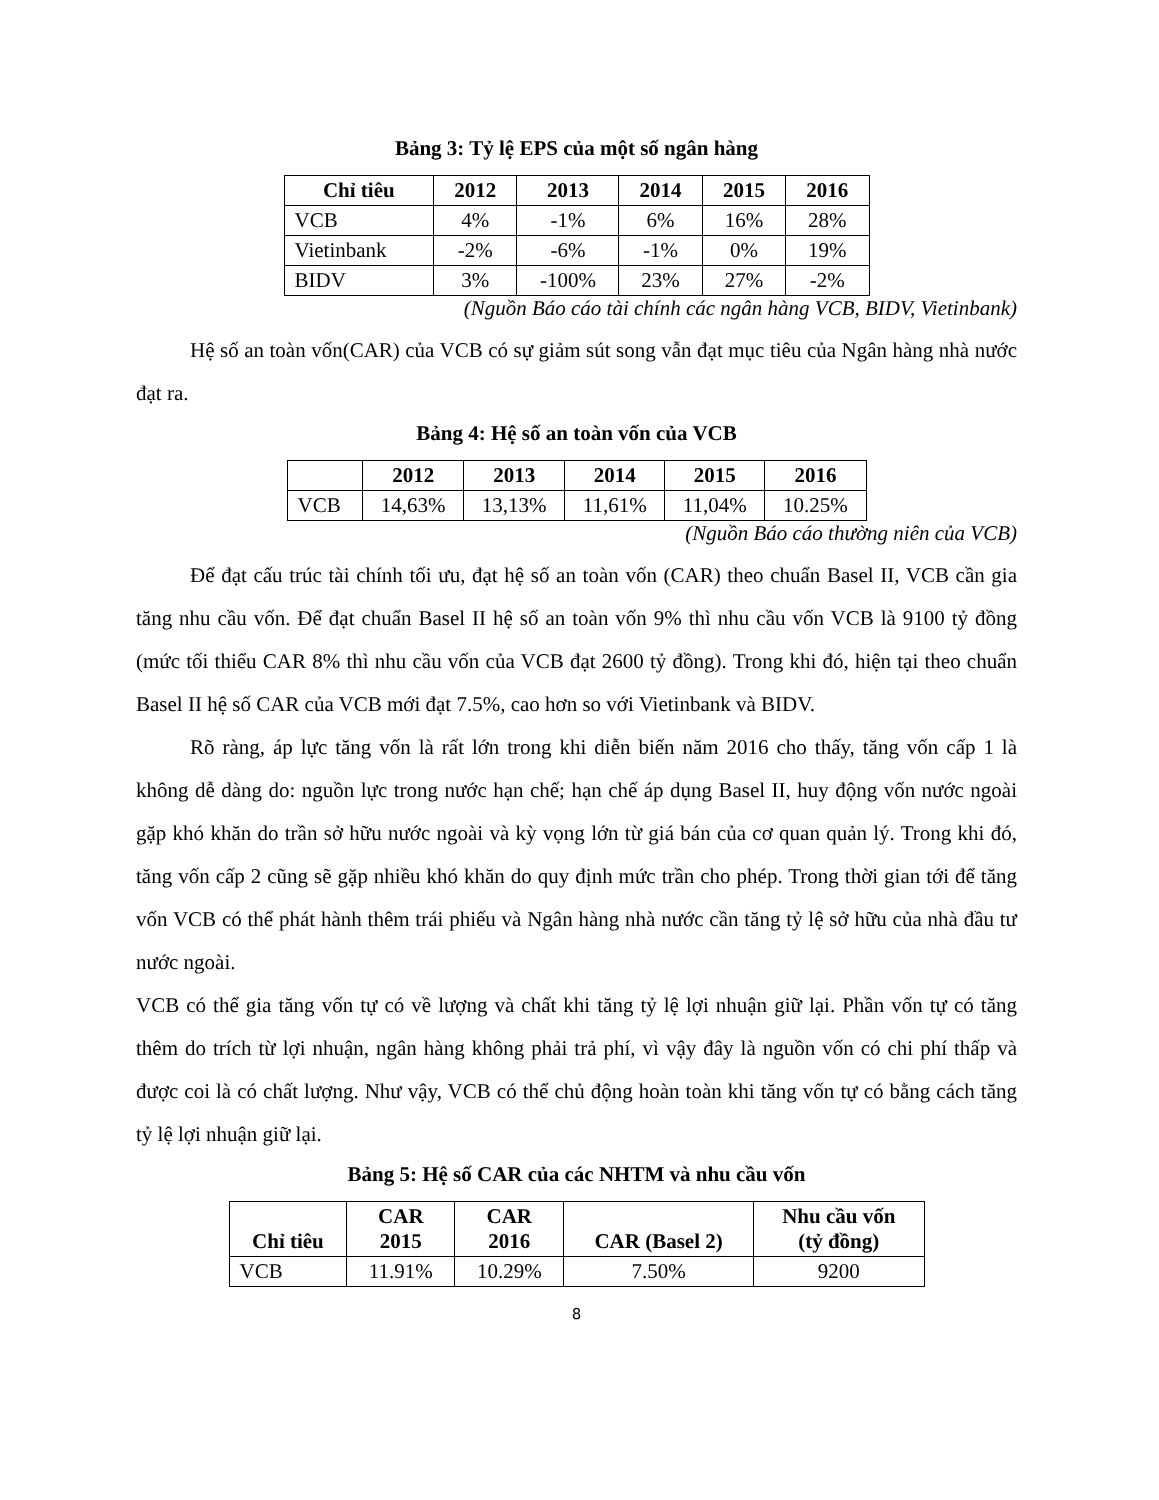Bảng 3: Tỷ lệ EPS của một số ngân hàng
| Chỉ tiêu | 2012 | 2013 | 2014 | 2015 | 2016 |
| --- | --- | --- | --- | --- | --- |
| VCB | 4% | -1% | 6% | 16% | 28% |
| Vietinbank | -2% | -6% | -1% | 0% | 19% |
| BIDV | 3% | -100% | 23% | 27% | -2% |
(Nguồn Báo cáo tài chính các ngân hàng VCB, BIDV, Vietinbank)
Hệ số an toàn vốn(CAR) của VCB có sự giảm sút song vẫn đạt mục tiêu của Ngân hàng nhà nước đạt ra.
Bảng 4: Hệ số an toàn vốn của VCB
| | 2012 | 2013 | 2014 | 2015 | 2016 |
| --- | --- | --- | --- | --- | --- |
| VCB | 14,63% | 13,13% | 11,61% | 11,04% | 10.25% |
(Nguồn Báo cáo thường niên của VCB)
Để đạt cấu trúc tài chính tối ưu, đạt hệ số an toàn vốn (CAR) theo chuẩn Basel II, VCB cần gia tăng nhu cầu vốn. Để đạt chuẩn Basel II hệ số an toàn vốn 9% thì nhu cầu vốn VCB là 9100 tỷ đồng (mức tối thiểu CAR 8% thì nhu cầu vốn của VCB đạt 2600 tỷ đồng). Trong khi đó, hiện tại theo chuẩn Basel II hệ số CAR của VCB mới đạt 7.5%, cao hơn so với Vietinbank và BIDV.
Rõ ràng, áp lực tăng vốn là rất lớn trong khi diễn biến năm 2016 cho thấy, tăng vốn cấp 1 là không dễ dàng do: nguồn lực trong nước hạn chế; hạn chế áp dụng Basel II, huy động vốn nước ngoài gặp khó khăn do trần sở hữu nước ngoài và kỳ vọng lớn từ giá bán của cơ quan quản lý. Trong khi đó, tăng vốn cấp 2 cũng sẽ gặp nhiều khó khăn do quy định mức trần cho phép. Trong thời gian tới để tăng vốn VCB có thể phát hành thêm trái phiếu và Ngân hàng nhà nước cần tăng tỷ lệ sở hữu của nhà đầu tư nước ngoài.
VCB có thể gia tăng vốn tự có về lượng và chất khi tăng tỷ lệ lợi nhuận giữ lại. Phần vốn tự có tăng thêm do trích từ lợi nhuận, ngân hàng không phải trả phí, vì vậy đây là nguồn vốn có chi phí thấp và được coi là có chất lượng. Như vậy, VCB có thể chủ động hoàn toàn khi tăng vốn tự có bằng cách tăng tỷ lệ lợi nhuận giữ lại.
Bảng 5: Hệ số CAR của các NHTM và nhu cầu vốn
| Chỉ tiêu | CAR 2015 | CAR 2016 | CAR (Basel 2) | Nhu cầu vốn (tỷ đồng) |
| --- | --- | --- | --- | --- |
| VCB | 11.91% | 10.29% | 7.50% | 9200 |
8